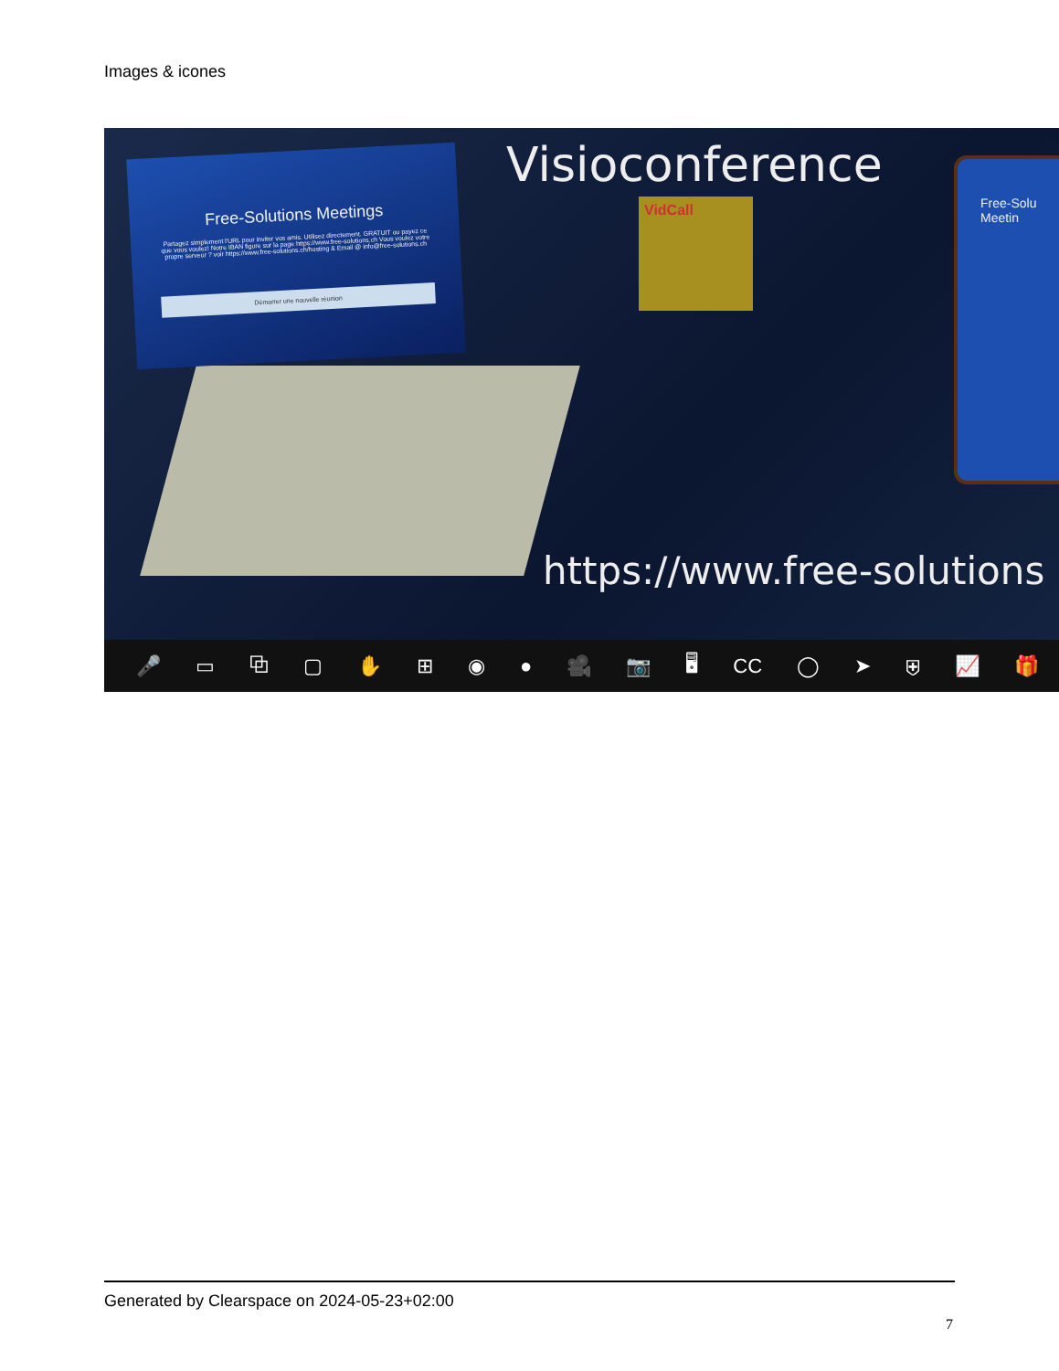Images & icones
Free-Solutions Meetings
Partagez simplement l'URL pour inviter vos amis. Utilisez directement. GRATUIT ou payez ce que vous voulez! Notre IBAN figure sur la page https://www.free-solutions.ch Vous voulez votre propre serveur ? voir https://www.free-solutions.ch/hosting & Email @ info@free-solutions.ch
Démarrer une nouvelle réunion
Visioconference
VidCall
Free-Solu
Meetin
https://www.free-solutions
🎤 ▭ ⧉ ▢ ✋ ⊞ ◉ ● 🎥 📷 🖥 CC ◯ ➤ ⛨ 📈 🎁
Generated by Clearspace on 2024-05-23+02:00
7